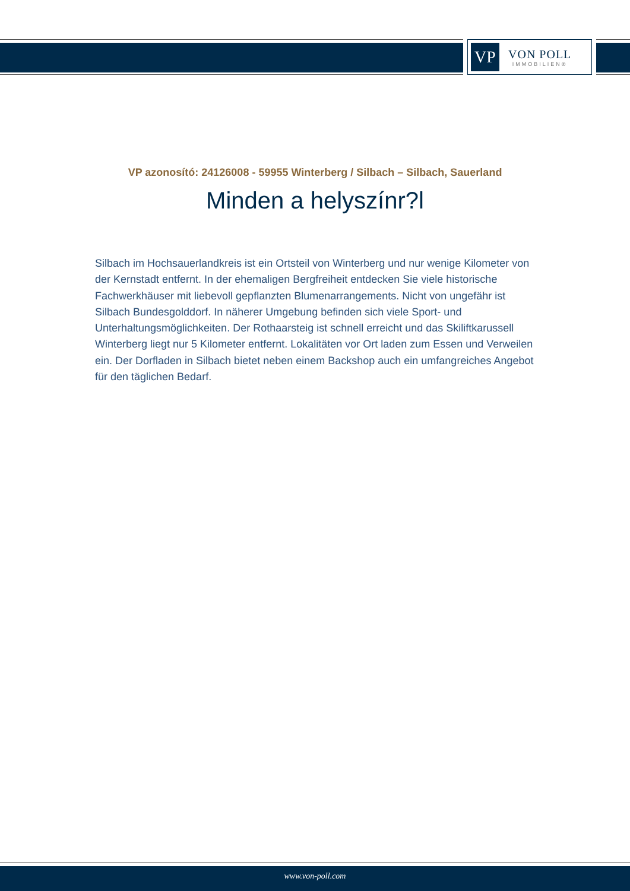VP
VON POLL
IMMOBILIEN®
VP azonosító: 24126008 - 59955 Winterberg / Silbach – Silbach, Sauerland
Minden a helyszínr?l
Silbach im Hochsauerlandkreis ist ein Ortsteil von Winterberg und nur wenige Kilometer von der Kernstadt entfernt. In der ehemaligen Bergfreiheit entdecken Sie viele historische Fachwerkhäuser mit liebevoll gepflanzten Blumenarrangements. Nicht von ungefähr ist Silbach Bundesgolddorf. In näherer Umgebung befinden sich viele Sport- und Unterhaltungsmöglichkeiten. Der Rothaarsteig ist schnell erreicht und das Skiliftkarussell Winterberg liegt nur 5 Kilometer entfernt. Lokalitäten vor Ort laden zum Essen und Verweilen ein. Der Dorfladen in Silbach bietet neben einem Backshop auch ein umfangreiches Angebot für den täglichen Bedarf.
www.von-poll.com